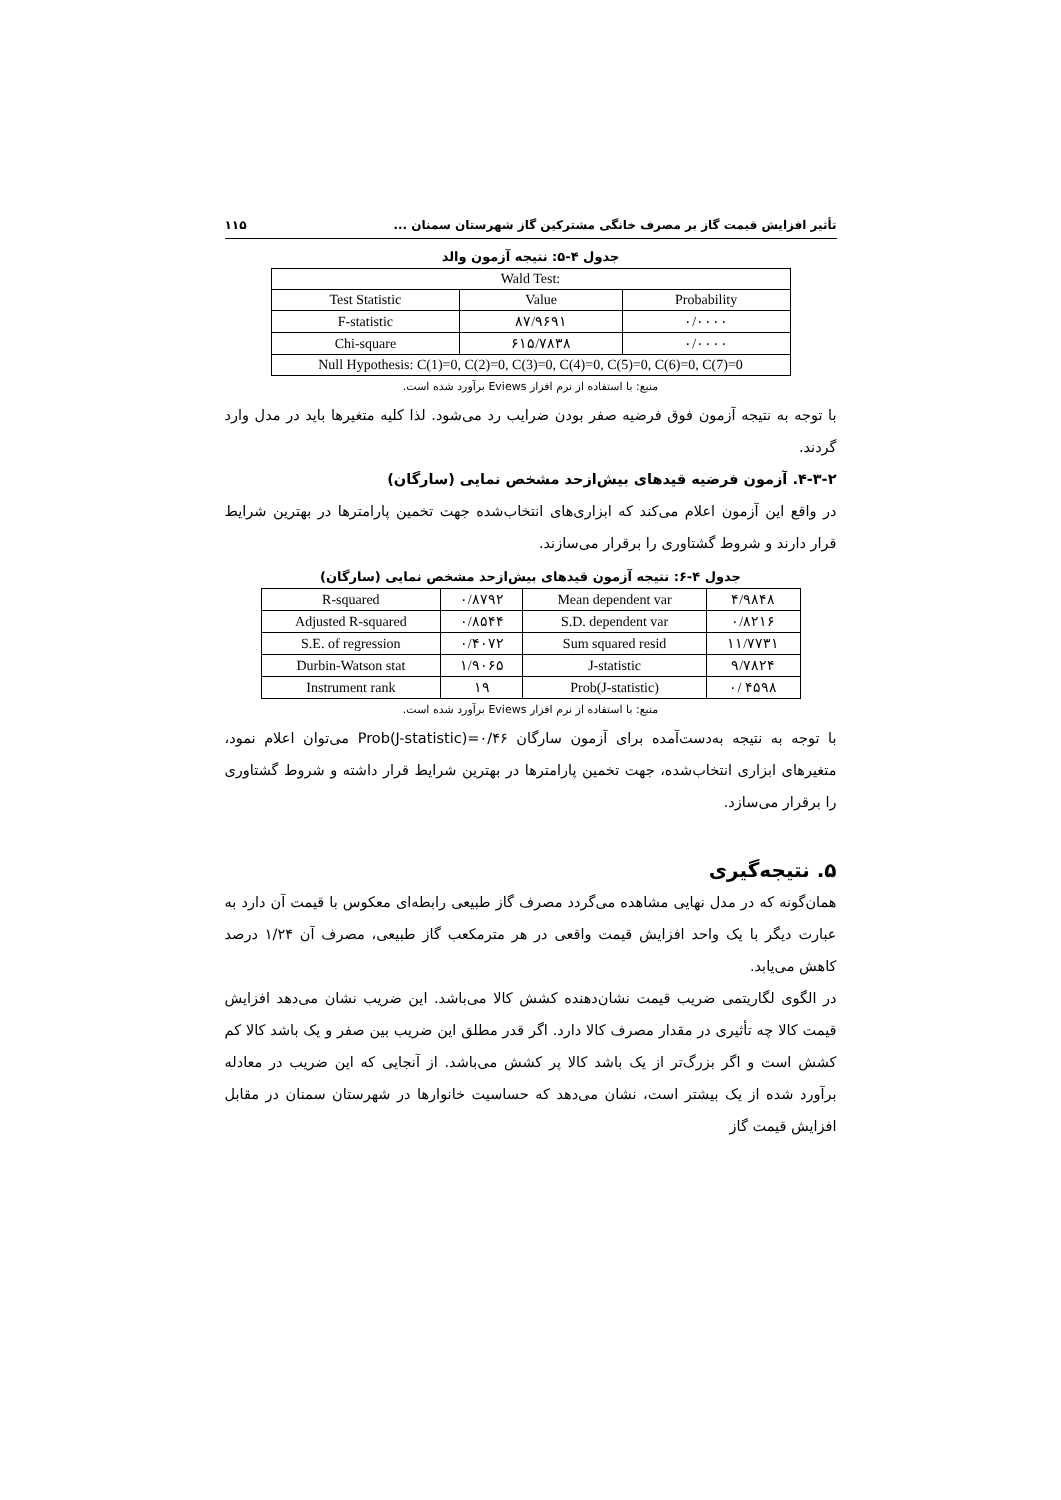تأثیر افزایش قیمت گاز بر مصرف خانگی مشترکین گاز شهرستان سمنان ... ۱۱۵
جدول ۴-۵: نتیجه آزمون والد
| Wald Test: | | |
| Test Statistic | Value | Probability |
| F-statistic | ۸۷/۹۶۹۱ | ۰/۰۰۰۰ |
| Chi-square | ۶۱۵/۷۸۳۸ | ۰/۰۰۰۰ |
| Null Hypothesis: C(1)=0, C(2)=0, C(3)=0, C(4)=0, C(5)=0, C(6)=0, C(7)=0 | | |
منبع: با استفاده از نرم افزار Eviews برآورد شده است.
با توجه به نتیجه آزمون فوق فرضیه صفر بودن ضرایب رد می‌شود. لذا کلیه متغیرها باید در مدل وارد گردند.
۴-۳-۲. آزمون فرضیه قیدهای بیش‌ازحد مشخص نمایی (سارگان)
در واقع این آزمون اعلام می‌کند که ابزاری‌های انتخاب‌شده جهت تخمین پارامترها در بهترین شرایط قرار دارند و شروط گشتاوری را برقرار می‌سازند.
جدول ۴-۶: نتیجه آزمون قیدهای بیش‌ازحد مشخص نمایی (سارگان)
| R-squared | ۰/۸۷۹۲ | Mean dependent var | ۴/۹۸۴۸ |
| Adjusted R-squared | ۰/۸۵۴۴ | S.D. dependent var | ۰/۸۲۱۶ |
| S.E. of regression | ۰/۴۰۷۲ | Sum squared resid | ۱۱/۷۷۳۱ |
| Durbin-Watson stat | ۱/۹۰۶۵ | J-statistic | ۹/۷۸۲۴ |
| Instrument rank | ۱۹ | Prob(J-statistic) | ۰/ ۴۵۹۸ |
منبع: با استفاده از نرم افزار Eviews برآورد شده است.
با توجه به نتیجه به‌دست‌آمده برای آزمون سارگان Prob(J-statistic)=۰/۴۶ می‌توان اعلام نمود، متغیرهای ابزاری انتخاب‌شده، جهت تخمین پارامترها در بهترین شرایط قرار داشته و شروط گشتاوری را برقرار می‌سازد.
۵. نتیجه‌گیری
همان‌گونه که در مدل نهایی مشاهده می‌گردد مصرف گاز طبیعی رابطه‌ای معکوس با قیمت آن دارد به عبارت دیگر با یک واحد افزایش قیمت واقعی در هر مترمکعب گاز طبیعی، مصرف آن ۱/۲۴ درصد کاهش می‌یابد.
در الگوی لگاریتمی ضریب قیمت نشان‌دهنده کشش کالا می‌باشد. این ضریب نشان می‌دهد افزایش قیمت کالا چه تأثیری در مقدار مصرف کالا دارد. اگر قدر مطلق این ضریب بین صفر و یک باشد کالا کم کشش است و اگر بزرگ‌تر از یک باشد کالا پر کشش می‌باشد. از آنجایی که این ضریب در معادله برآورد شده از یک بیشتر است، نشان می‌دهد که حساسیت خانوارها در شهرستان سمنان در مقابل افزایش قیمت گاز